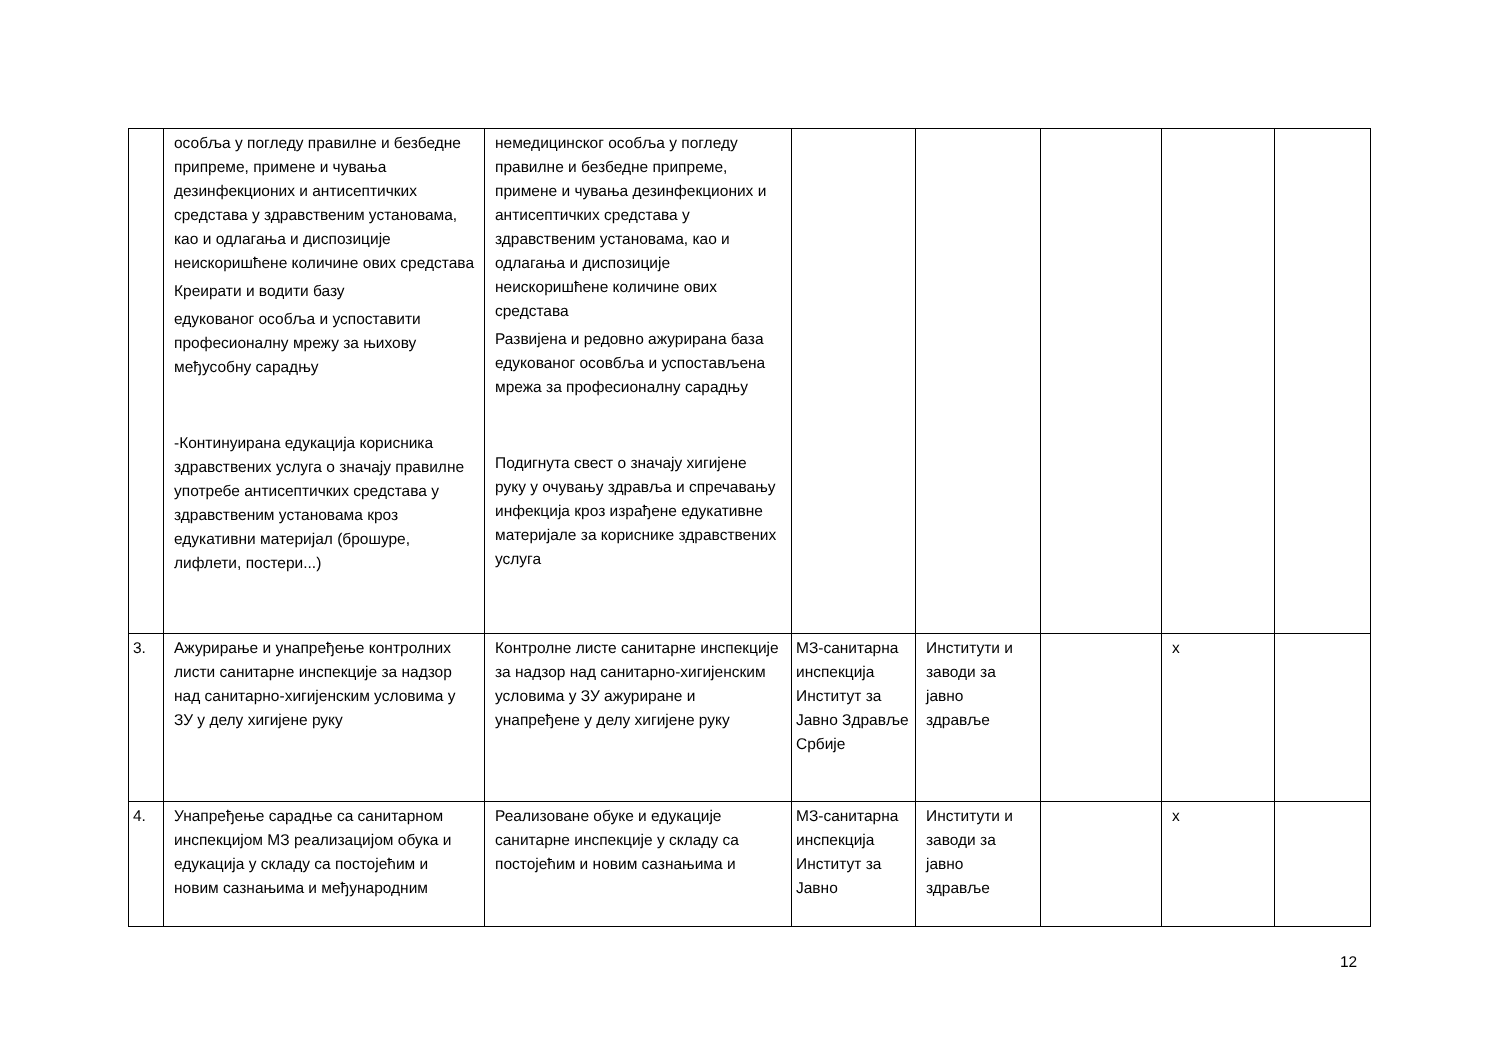| | особља у погледу правилне и безбедне припреме, примене и чувања дезинфекционих и антисептичких средстава у здравственим установама, као и одлагања и диспозиције неискоришћене количине ових средстава Креирати и водити базу едукованог особља и успоставити професионалну мрежу за њихову међусобну сарадњу -Континуирана едукација корисника здравствених услуга о значају правилне употребе антисептичких средстава у здравственим установама кроз едукативни материјал (брошуре, лифлети, постери...) | немедицинског особља у погледу правилне и безбедне припреме, примене и чувања дезинфекционих и антисептичких средстава у здравственим установама, као и одлагања и диспозиције неискоришћене количине ових средстава Развијена и редовно ажурирана база едукованог осовбља и успостављена мрежа за професионалну сарадњу Подигнута свест о значају хигијене руку у очувању здравља и спречавању инфекција кроз израђене едукативне материјале за кориснике здравствених услуга | | | | | |
| 3. | Ажурирање и унапређење контролних листи санитарне инспекције за надзор над санитарно-хигијенским условима у ЗУ у делу хигијене руку | Контролне листе санитарне инспекције за надзор над санитарно-хигијенским условима у ЗУ ажуриране и унапређене у делу хигијене руку | МЗ-санитарна инспекција Институт за Јавно Здравље Србије | Институти и заводи за јавно здравље | | x | |
| 4. | Унапређење сарадње са санитарном инспекцијом МЗ реализацијом обука и едукација у складу са постојећим и новим сазнањима и међународним | Реализоване обуке и едукације санитарне инспекције у складу са постојећим и новим сазнањима и | МЗ-санитарна инспекција Институт за Јавно | Институти и заводи за јавно здравље | | x | |
12